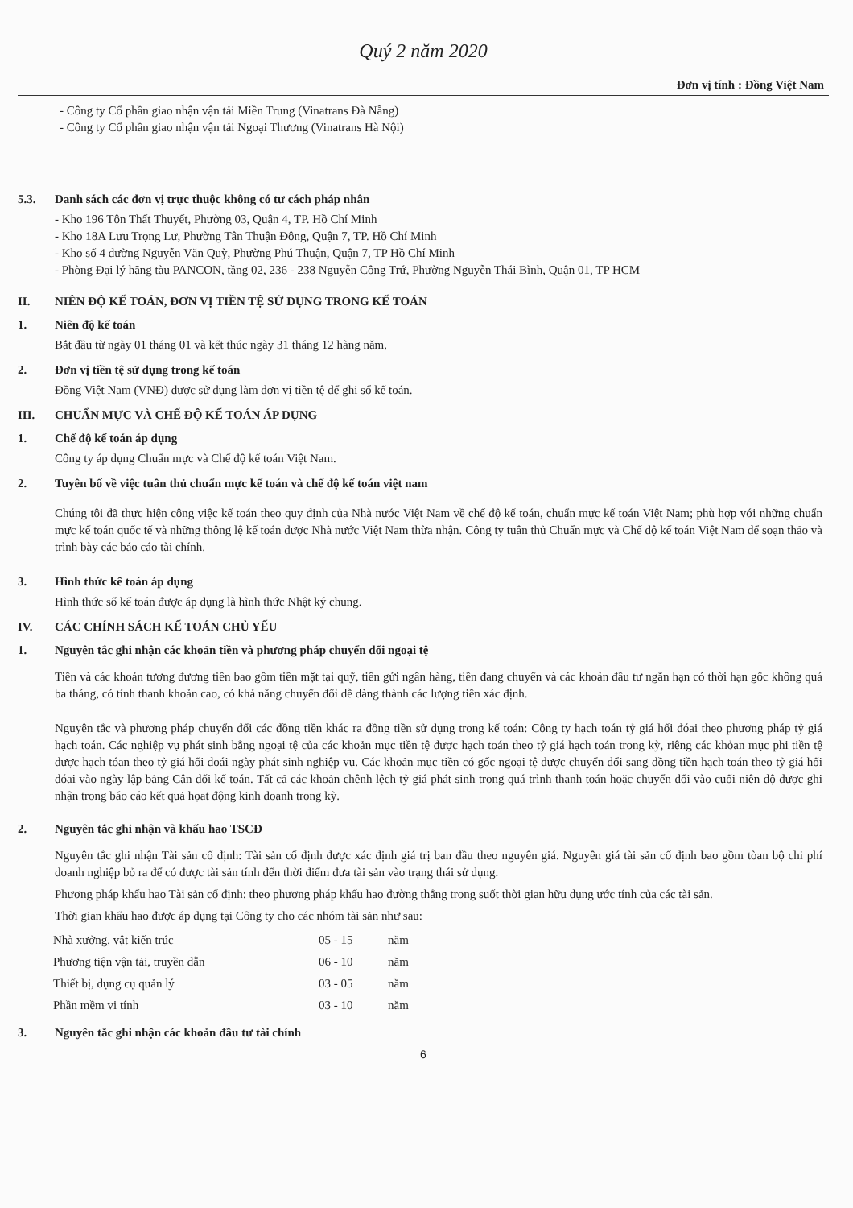Quý 2 năm 2020
Đơn vị tính : Đồng Việt Nam
- Công ty Cổ phần giao nhận vận tải Miền Trung (Vinatrans Đà Nẵng)
- Công ty Cổ phần giao nhận vận tải Ngoại Thương (Vinatrans Hà Nội)
5.3. Danh sách các đơn vị trực thuộc không có tư cách pháp nhân
- Kho 196 Tôn Thất Thuyết, Phường 03, Quận 4, TP. Hồ Chí Minh
- Kho 18A Lưu Trọng Lư, Phường Tân Thuận Đông, Quận 7, TP. Hồ Chí Minh
- Kho số 4 đường Nguyễn Văn Quỳ, Phường Phú Thuận, Quận 7, TP Hồ Chí Minh
- Phòng Đại lý hãng tàu PANCON, tầng 02, 236 - 238 Nguyễn Công Trứ, Phường Nguyễn Thái Bình, Quận 01, TP HCM
II. NIÊN ĐỘ KẾ TOÁN, ĐƠN VỊ TIỀN TỆ SỬ DỤNG TRONG KẾ TOÁN
1. Niên độ kế toán
Bắt đầu từ ngày 01 tháng 01 và kết thúc ngày 31 tháng 12 hàng năm.
2. Đơn vị tiền tệ sử dụng trong kế toán
Đồng Việt Nam (VNĐ) được sử dụng làm đơn vị tiền tệ để ghi sổ kế toán.
III. CHUẨN MỰC VÀ CHẾ ĐỘ KẾ TOÁN ÁP DỤNG
1. Chế độ kế toán áp dụng
Công ty áp dụng Chuẩn mực và Chế độ kế toán Việt Nam.
2. Tuyên bố về việc tuân thủ chuẩn mực kế toán và chế độ kế toán việt nam
Chúng tôi đã thực hiện công việc kế toán theo quy định của Nhà nước Việt Nam về chế độ kế toán, chuẩn mực kế toán Việt Nam; phù hợp với những chuẩn mực kế toán quốc tế và những thông lệ kế toán được Nhà nước Việt Nam thừa nhận. Công ty tuân thủ Chuẩn mực và Chế độ kế toán Việt Nam để soạn thảo và trình bày các báo cáo tài chính.
3. Hình thức kế toán áp dụng
Hình thức sổ kế toán được áp dụng là hình thức Nhật ký chung.
IV. CÁC CHÍNH SÁCH KẾ TOÁN CHỦ YẾU
1. Nguyên tắc ghi nhận các khoản tiền và phương pháp chuyển đổi ngoại tệ
Tiền và các khoản tương đương tiền bao gồm tiền mặt tại quỹ, tiền gửi ngân hàng, tiền đang chuyển và các khoản đầu tư ngắn hạn có thời hạn gốc không quá ba tháng, có tính thanh khoản cao, có khả năng chuyển đổi dễ dàng thành các lượng tiền xác định.
Nguyên tắc và phương pháp chuyển đổi các đồng tiền khác ra đồng tiền sử dụng trong kế toán: Công ty hạch toán tỷ giá hối đóai theo phương pháp tỷ giá hạch toán. Các nghiệp vụ phát sinh bằng ngoại tệ của các khoản mục tiền tệ được hạch toán theo tỷ giá hạch toán trong kỳ, riêng các khỏan mục phi tiền tệ được hạch tóan theo tỷ giá hối đoái ngày phát sinh nghiệp vụ. Các khoản mục tiền có gốc ngoại tệ được chuyển đổi sang đồng tiền hạch toán theo tỷ giá hối đóai vào ngày lập bảng Cân đối kế toán. Tất cả các khoản chênh lệch tỷ giá phát sinh trong quá trình thanh toán hoặc chuyển đổi vào cuối niên độ được ghi nhận trong báo cáo kết quả họat động kinh doanh trong kỳ.
2. Nguyên tắc ghi nhận và khấu hao TSCĐ
Nguyên tắc ghi nhận Tài sản cố định: Tài sản cố định được xác định giá trị ban đầu theo nguyên giá. Nguyên giá tài sản cố định bao gồm tòan bộ chi phí doanh nghiệp bỏ ra để có được tài sản tính đến thời điểm đưa tài sản vào trạng thái sử dụng.
Phương pháp khấu hao Tài sản cố định: theo phương pháp khấu hao đường thẳng trong suốt thời gian hữu dụng ước tính của các tài sản.
Thời gian khấu hao được áp dụng tại Công ty cho các nhóm tài sản như sau:
| Nhà xưởng, vật kiến trúc | 05 - 15 | năm |
| Phương tiện vận tải, truyền dẫn | 06 - 10 | năm |
| Thiết bị, dụng cụ quản lý | 03 - 05 | năm |
| Phần mềm vi tính | 03 - 10 | năm |
3. Nguyên tắc ghi nhận các khoản đầu tư tài chính
6